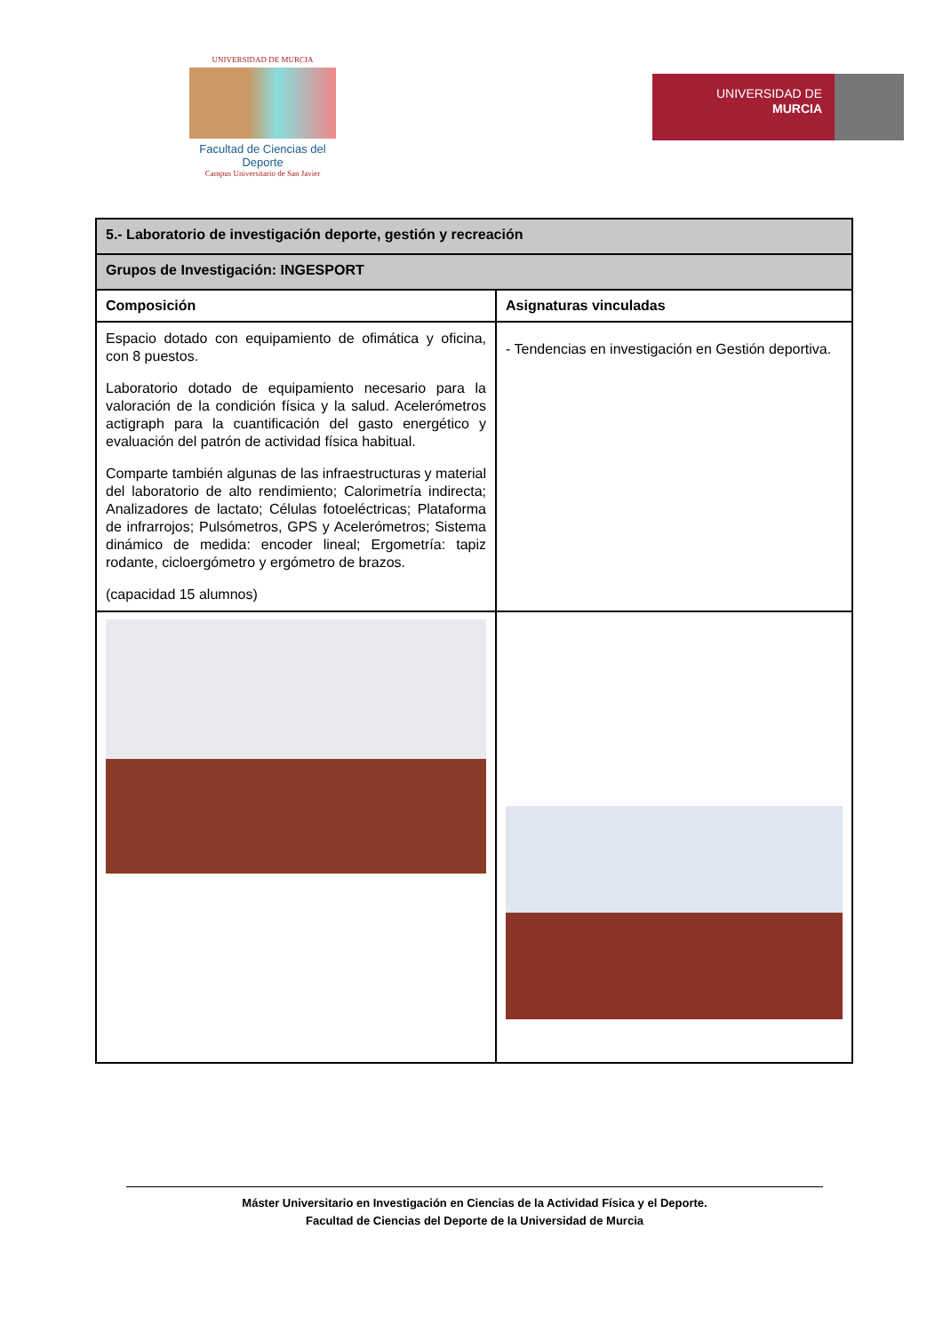UNIVERSIDAD DE MURCIA
Facultad de Ciencias del Deporte
Campus Universitario de San Javier
UNIVERSIDAD DE
MURCIA
| 5.- Laboratorio de investigación deporte, gestión y recreación | |
| Grupos de Investigación: INGESPORT | |
| Composición | Asignaturas vinculadas |
| Espacio dotado con equipamiento de ofimática y oficina, con 8 puestos. Laboratorio dotado de equipamiento necesario para la valoración de la condición física y la salud. Acelerómetros actigraph para la cuantificación del gasto energético y evaluación del patrón de actividad física habitual. Comparte también algunas de las infraestructuras y material del laboratorio de alto rendimiento; Calorimetría indirecta; Analizadores de lactato; Células fotoeléctricas; Plataforma de infrarrojos; Pulsómetros, GPS y Acelerómetros; Sistema dinámico de medida: encoder lineal; Ergometría: tapiz rodante, cicloergómetro y ergómetro de brazos. (capacidad 15 alumnos) | - Tendencias en investigación en Gestión deportiva. |
Máster Universitario en Investigación en Ciencias de la Actividad Física y el Deporte.
Facultad de Ciencias del Deporte de la Universidad de Murcia